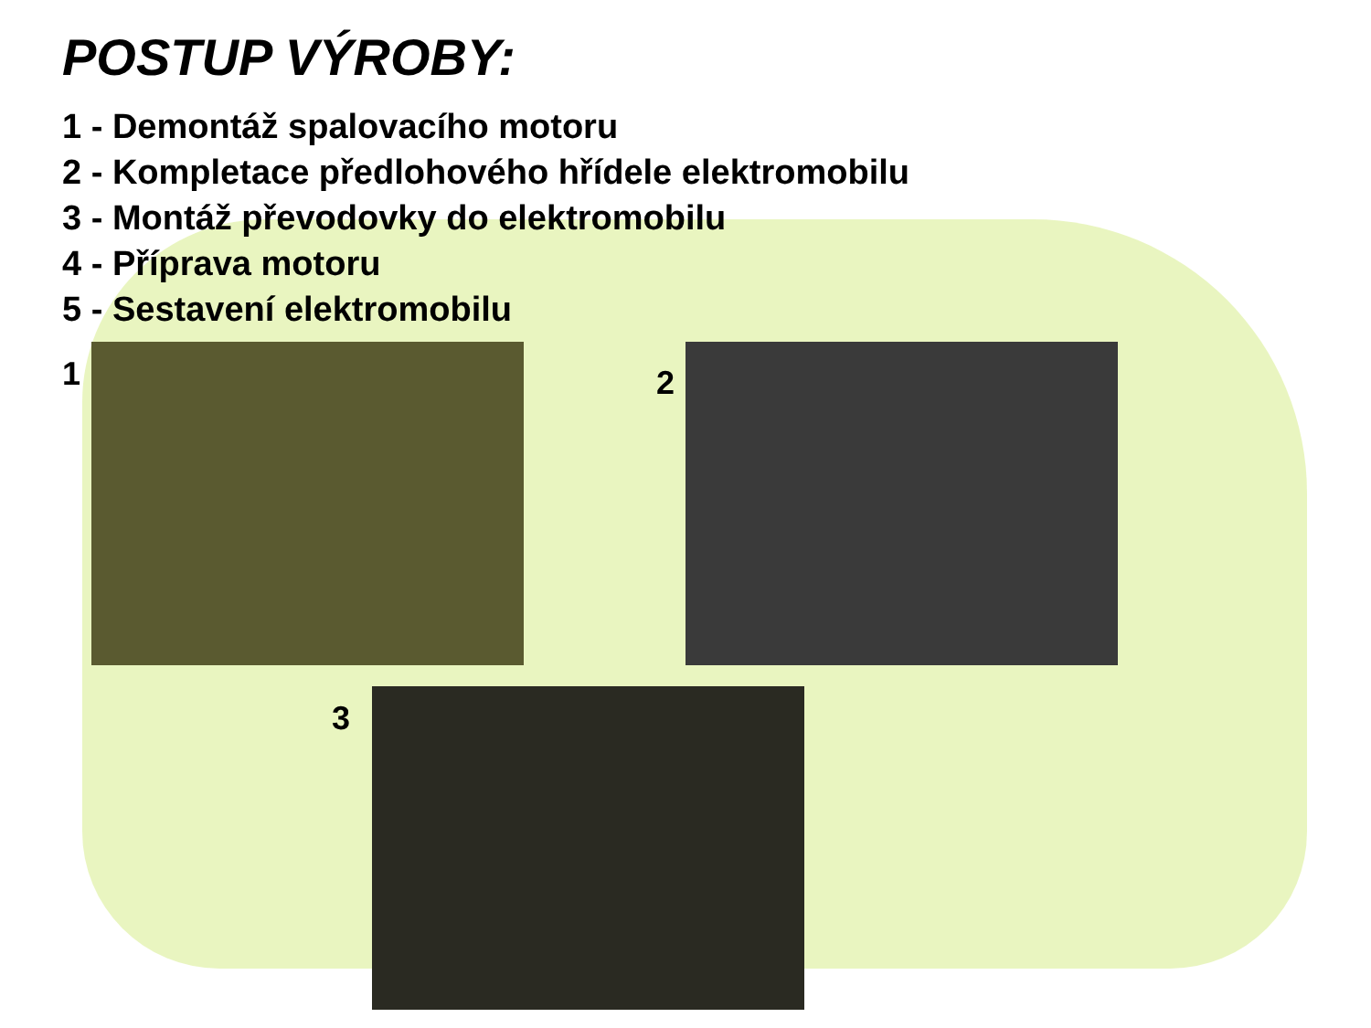POSTUP VÝROBY:
1 - Demontáž spalovacího motoru
2 - Kompletace předlohového hřídele elektromobilu
3 - Montáž převodovky do elektromobilu
4 - Příprava motoru
5 - Sestavení elektromobilu
1 2
3